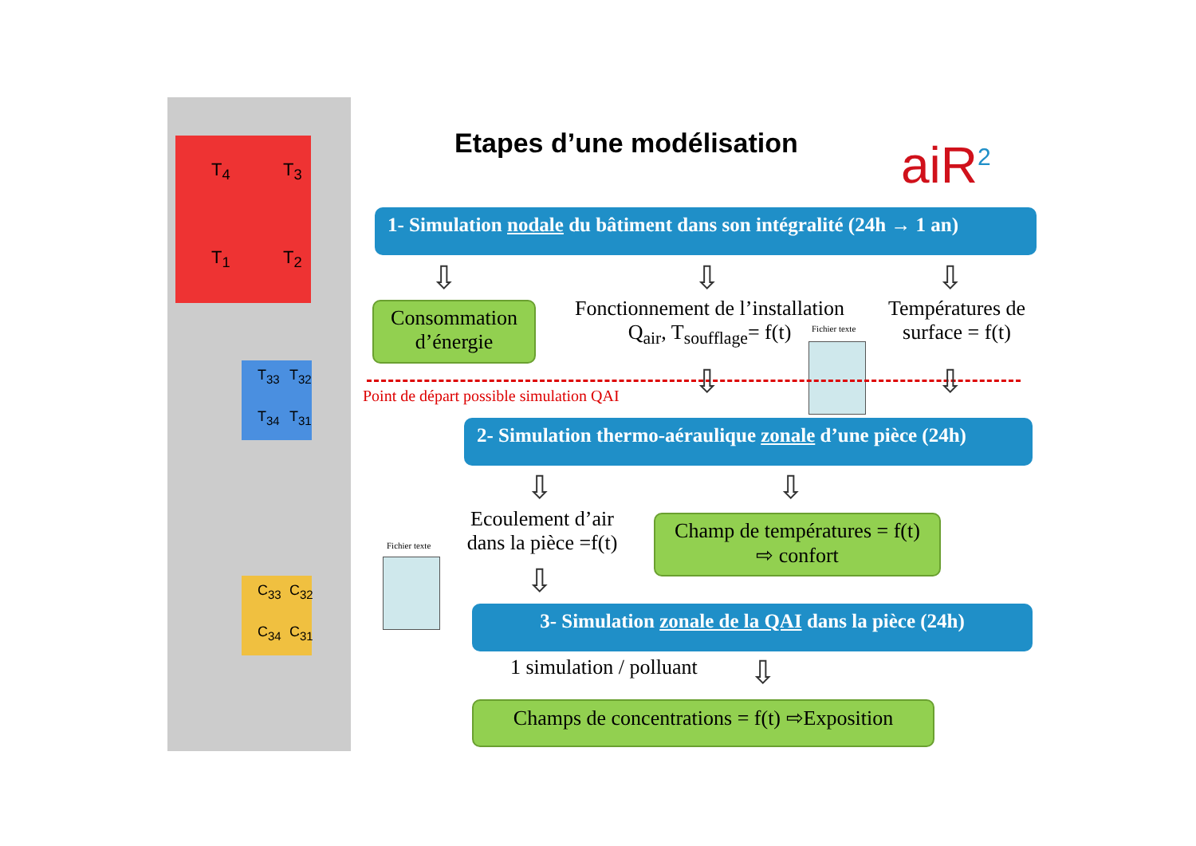T<sub>4</sub> T<sub>3</sub>
T<sub>1</sub> T<sub>2</sub>
T<sub>33</sub> T<sub>32</sub>
T<sub>34</sub> T<sub>31</sub>
C<sub>33</sub> C<sub>32</sub>
C<sub>34</sub> C<sub>31</sub>
Etapes d’une modélisation aiR<sup>2</sup>
1- Simulation nodale du bâtiment dans son intégralité (24h → 1 an)
⇩ ⇩ ⇩
Consommation d’énergie
Fonctionnement de l’installation
Q<sub>air</sub>, T<sub>soufflage</sub>= f(t)
Fichier texte
Températures de surface = f(t)
Point de départ possible simulation QAI
⇩ ⇩
2- Simulation thermo-aéraulique zonale d’une pièce (24h)
⇩ ⇩
Fichier texte
Ecoulement d’air dans la pièce =f(t)
Champ de températures = f(t)
⇨ confort
⇩
3- Simulation zonale de la QAI dans la pièce (24h)
1 simulation / polluant ⇩
Champs de concentrations = f(t) ⇨Exposition